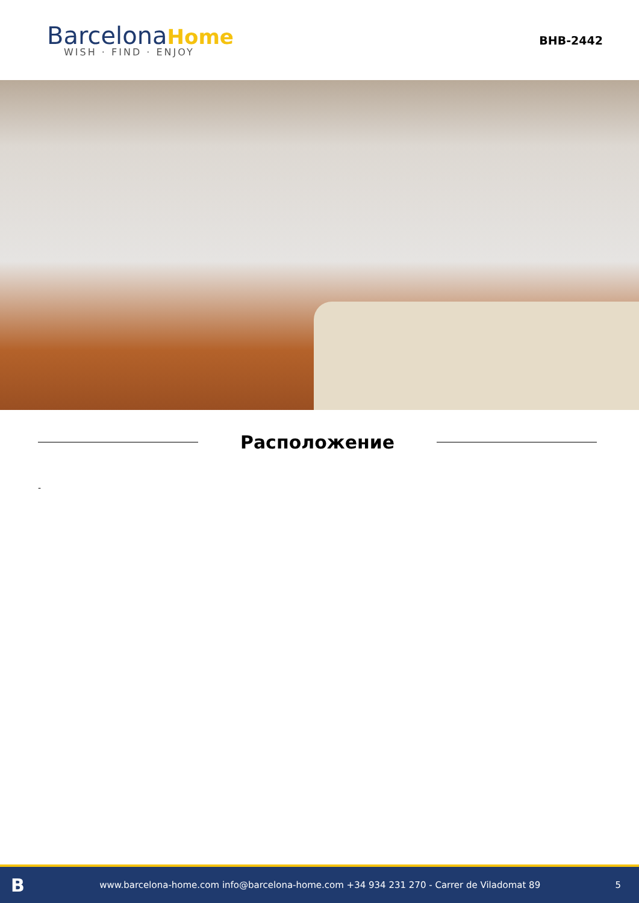Barcelona Home
WISH · FIND · ENJOY
BHB-2442
Расположение
-
Bwww.barcelona-home.com info@barcelona-home.com +34 934 231 270 - Carrer de Viladomat 89 5